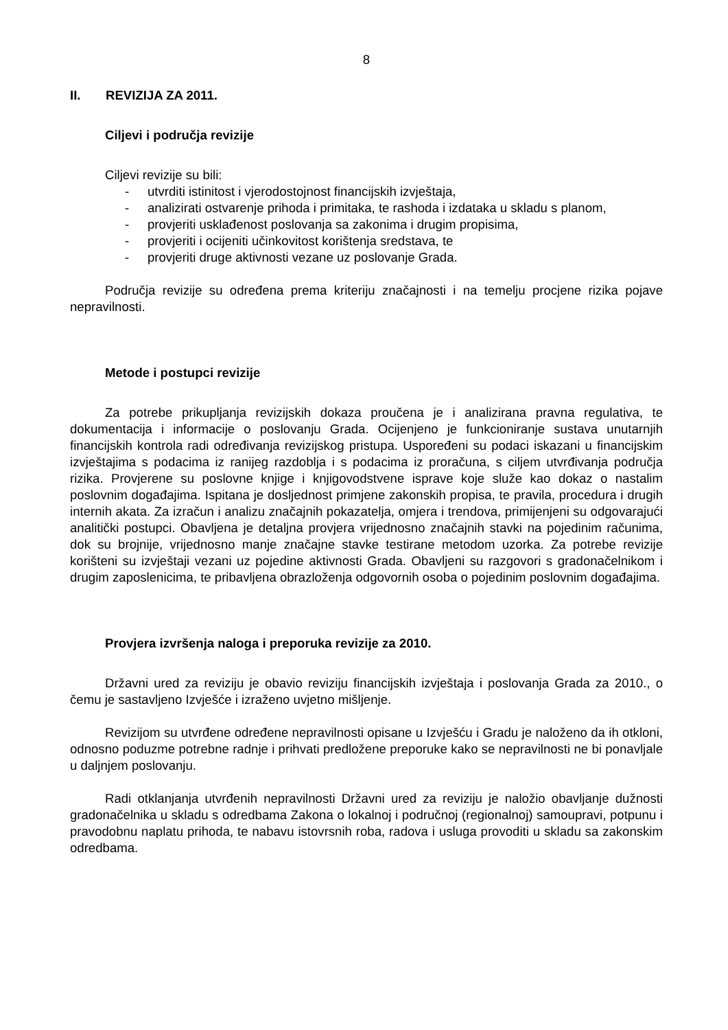8
II. REVIZIJA ZA 2011.
Ciljevi i područja revizije
Ciljevi revizije su bili:
- utvrditi istinitost i vjerodostojnost financijskih izvještaja,
- analizirati ostvarenje prihoda i primitaka, te rashoda i izdataka u skladu s planom,
- provjeriti usklađenost poslovanja sa zakonima i drugim propisima,
- provjeriti i ocijeniti učinkovitost korištenja sredstava, te
- provjeriti druge aktivnosti vezane uz poslovanje Grada.
Područja revizije su određena prema kriteriju značajnosti i na temelju procjene rizika pojave nepravilnosti.
Metode i postupci revizije
Za potrebe prikupljanja revizijskih dokaza proučena je i analizirana pravna regulativa, te dokumentacija i informacije o poslovanju Grada. Ocijenjeno je funkcioniranje sustava unutarnjih financijskih kontrola radi određivanja revizijskog pristupa. Uspoređeni su podaci iskazani u financijskim izvještajima s podacima iz ranijeg razdoblja i s podacima iz proračuna, s ciljem utvrđivanja područja rizika. Provjerene su poslovne knjige i knjigovodstvene isprave koje služe kao dokaz o nastalim poslovnim događajima. Ispitana je dosljednost primjene zakonskih propisa, te pravila, procedura i drugih internih akata. Za izračun i analizu značajnih pokazatelja, omjera i trendova, primijenjeni su odgovarajući analitički postupci. Obavljena je detaljna provjera vrijednosno značajnih stavki na pojedinim računima, dok su brojnije, vrijednosno manje značajne stavke testirane metodom uzorka. Za potrebe revizije korišteni su izvještaji vezani uz pojedine aktivnosti Grada. Obavljeni su razgovori s gradonačelnikom i drugim zaposlenicima, te pribavljena obrazloženja odgovornih osoba o pojedinim poslovnim događajima.
Provjera izvršenja naloga i preporuka revizije za 2010.
Državni ured za reviziju je obavio reviziju financijskih izvještaja i poslovanja Grada za 2010., o čemu je sastavljeno Izvješće i izraženo uvjetno mišljenje.
Revizijom su utvrđene određene nepravilnosti opisane u Izvješću i Gradu je naloženo da ih otkloni, odnosno poduzme potrebne radnje i prihvati predložene preporuke kako se nepravilnosti ne bi ponavljale u daljnjem poslovanju.
Radi otklanjanja utvrđenih nepravilnosti Državni ured za reviziju je naložio obavljanje dužnosti gradonačelnika u skladu s odredbama Zakona o lokalnoj i područnoj (regionalnoj) samoupravi, potpunu i pravodobnu naplatu prihoda, te nabavu istovrsnih roba, radova i usluga provoditi u skladu sa zakonskim odredbama.